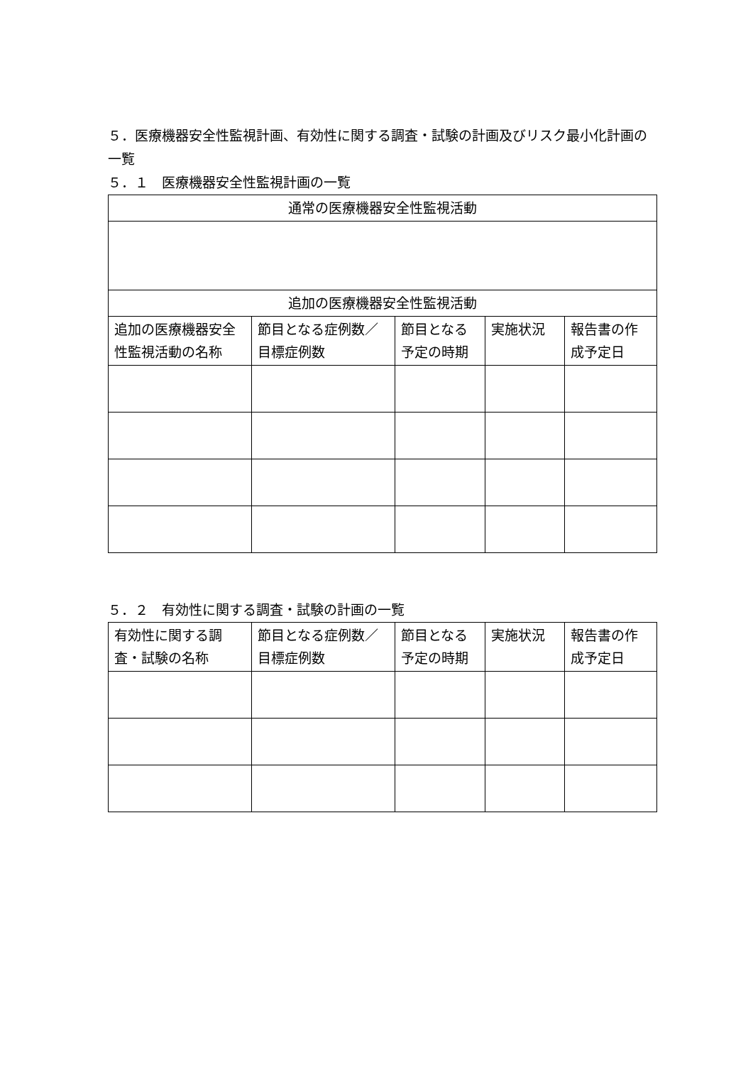５．医療機器安全性監視計画、有効性に関する調査・試験の計画及びリスク最小化計画の一覧
５．１　医療機器安全性監視計画の一覧
| 通常の医療機器安全性監視活動 | | | | |
| --- | --- | --- | --- | --- |
| 追加の医療機器安全性監視活動 | | | | |
| 追加の医療機器安全性監視活動の名称 | 節目となる症例数／目標症例数 | 節目となる予定の時期 | 実施状況 | 報告書の作成予定日 |
５．２　有効性に関する調査・試験の計画の一覧
| 有効性に関する調査・試験の名称 | 節目となる症例数／目標症例数 | 節目となる予定の時期 | 実施状況 | 報告書の作成予定日 |
| --- | --- | --- | --- | --- |